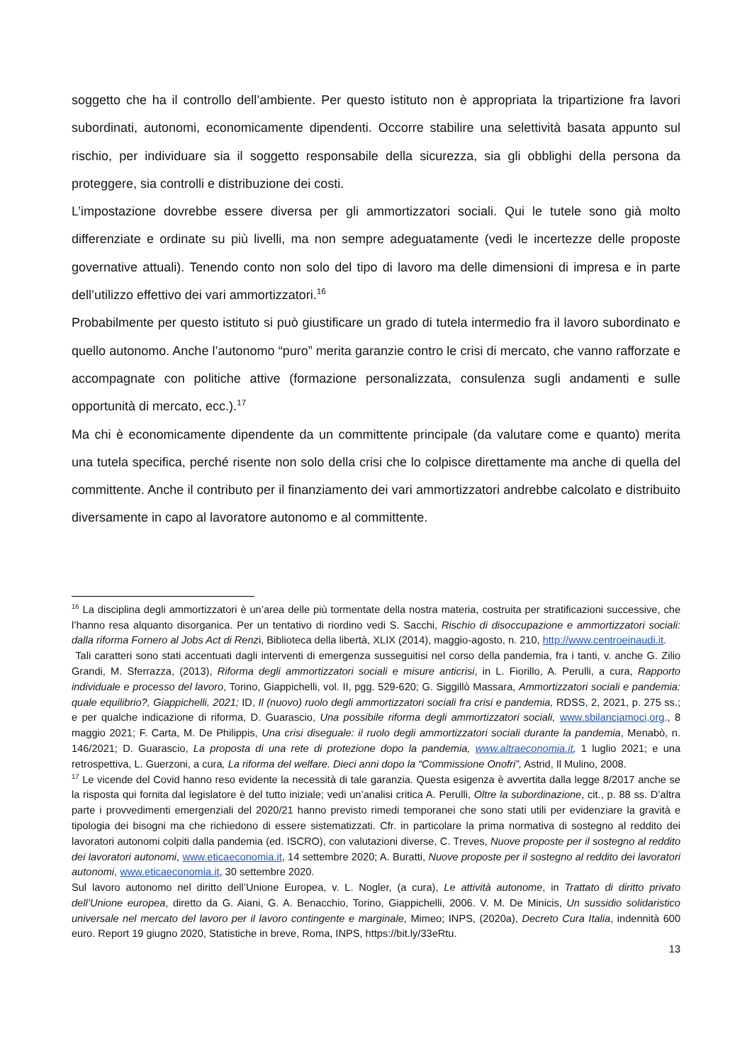soggetto che ha il controllo dell’ambiente. Per questo istituto non è appropriata la tripartizione fra lavori subordinati, autonomi, economicamente dipendenti. Occorre stabilire una selettività basata appunto sul rischio, per individuare sia il soggetto responsabile della sicurezza, sia gli obblighi della persona da proteggere, sia controlli e distribuzione dei costi.
L’impostazione dovrebbe essere diversa per gli ammortizzatori sociali. Qui le tutele sono già molto differenziate e ordinate su più livelli, ma non sempre adeguatamente (vedi le incertezze delle proposte governative attuali). Tenendo conto non solo del tipo di lavoro ma delle dimensioni di impresa e in parte dell’utilizzo effettivo dei vari ammortizzatori.<sup>16</sup>
Probabilmente per questo istituto si può giustificare un grado di tutela intermedio fra il lavoro subordinato e quello autonomo. Anche l’autonomo “puro” merita garanzie contro le crisi di mercato, che vanno rafforzate e accompagnate con politiche attive (formazione personalizzata, consulenza sugli andamenti e sulle opportunità di mercato, ecc.).<sup>17</sup>
Ma chi è economicamente dipendente da un committente principale (da valutare come e quanto) merita una tutela specifica, perché risente non solo della crisi che lo colpisce direttamente ma anche di quella del committente. Anche il contributo per il finanziamento dei vari ammortizzatori andrebbe calcolato e distribuito diversamente in capo al lavoratore autonomo e al committente.
<sup>16</sup> La disciplina degli ammortizzatori è un’area delle più tormentate della nostra materia, costruita per stratificazioni successive, che l’hanno resa alquanto disorganica. Per un tentativo di riordino vedi S. Sacchi, Rischio di disoccupazione e ammortizzatori sociali: dalla riforma Fornero al Jobs Act di Renzi, Biblioteca della libertà, XLIX (2014), maggio-agosto, n. 210, http://www.centroeinaudi.it.
Tali caratteri sono stati accentuati dagli interventi di emergenza susseguitisi nel corso della pandemia, fra i tanti, v. anche G. Zilio Grandi, M. Sferrazza, (2013), Riforma degli ammortizzatori sociali e misure anticrisi, in L. Fiorillo, A. Perulli, a cura, Rapporto individuale e processo del lavoro, Torino, Giappichelli, vol. II, pgg. 529-620; G. Siggillò Massara, Ammortizzatori sociali e pandemia: quale equilibrio?, Giappichelli, 2021; ID, Il (nuovo) ruolo degli ammortizzatori sociali fra crisi e pandemia, RDSS, 2, 2021, p. 275 ss.; e per qualche indicazione di riforma, D. Guarascio, Una possibile riforma degli ammortizzatori sociali, www.sbilanciamoci,org., 8 maggio 2021; F. Carta, M. De Philippis, Una crisi diseguale: il ruolo degli ammortizzatori sociali durante la pandemia, Menabò, n. 146/2021; D. Guarascio, La proposta di una rete di protezione dopo la pandemia, www.altraeconomia.it, 1 luglio 2021; e una retrospettiva, L. Guerzoni, a cura, La riforma del welfare. Dieci anni dopo la “Commissione Onofri”, Astrid, Il Mulino, 2008.
<sup>17</sup> Le vicende del Covid hanno reso evidente la necessità di tale garanzia. Questa esigenza è avvertita dalla legge 8/2017 anche se la risposta qui fornita dal legislatore è del tutto iniziale; vedi un’analisi critica A. Perulli, Oltre la subordinazione, cit., p. 88 ss. D’altra parte i provvedimenti emergenziali del 2020/21 hanno previsto rimedi temporanei che sono stati utili per evidenziare la gravità e tipologia dei bisogni ma che richiedono di essere sistematizzati. Cfr. in particolare la prima normativa di sostegno al reddito dei lavoratori autonomi colpiti dalla pandemia (ed. ISCRO), con valutazioni diverse, C. Treves, Nuove proposte per il sostegno al reddito dei lavoratori autonomi, www.eticaeconomia.it, 14 settembre 2020; A. Buratti, Nuove proposte per il sostegno al reddito dei lavoratori autonomi, www.eticaeconomia.it, 30 settembre 2020.
Sul lavoro autonomo nel diritto dell’Unione Europea, v. L. Nogler, (a cura), Le attività autonome, in Trattato di diritto privato dell’Unione europea, diretto da G. Aiani, G. A. Benacchio, Torino, Giappichelli, 2006. V. M. De Minicis, Un sussidio solidaristico universale nel mercato del lavoro per il lavoro contingente e marginale, Mimeo; INPS, (2020a), Decreto Cura Italia, indennità 600 euro. Report 19 giugno 2020, Statistiche in breve, Roma, INPS, https://bit.ly/33eRtu.
13